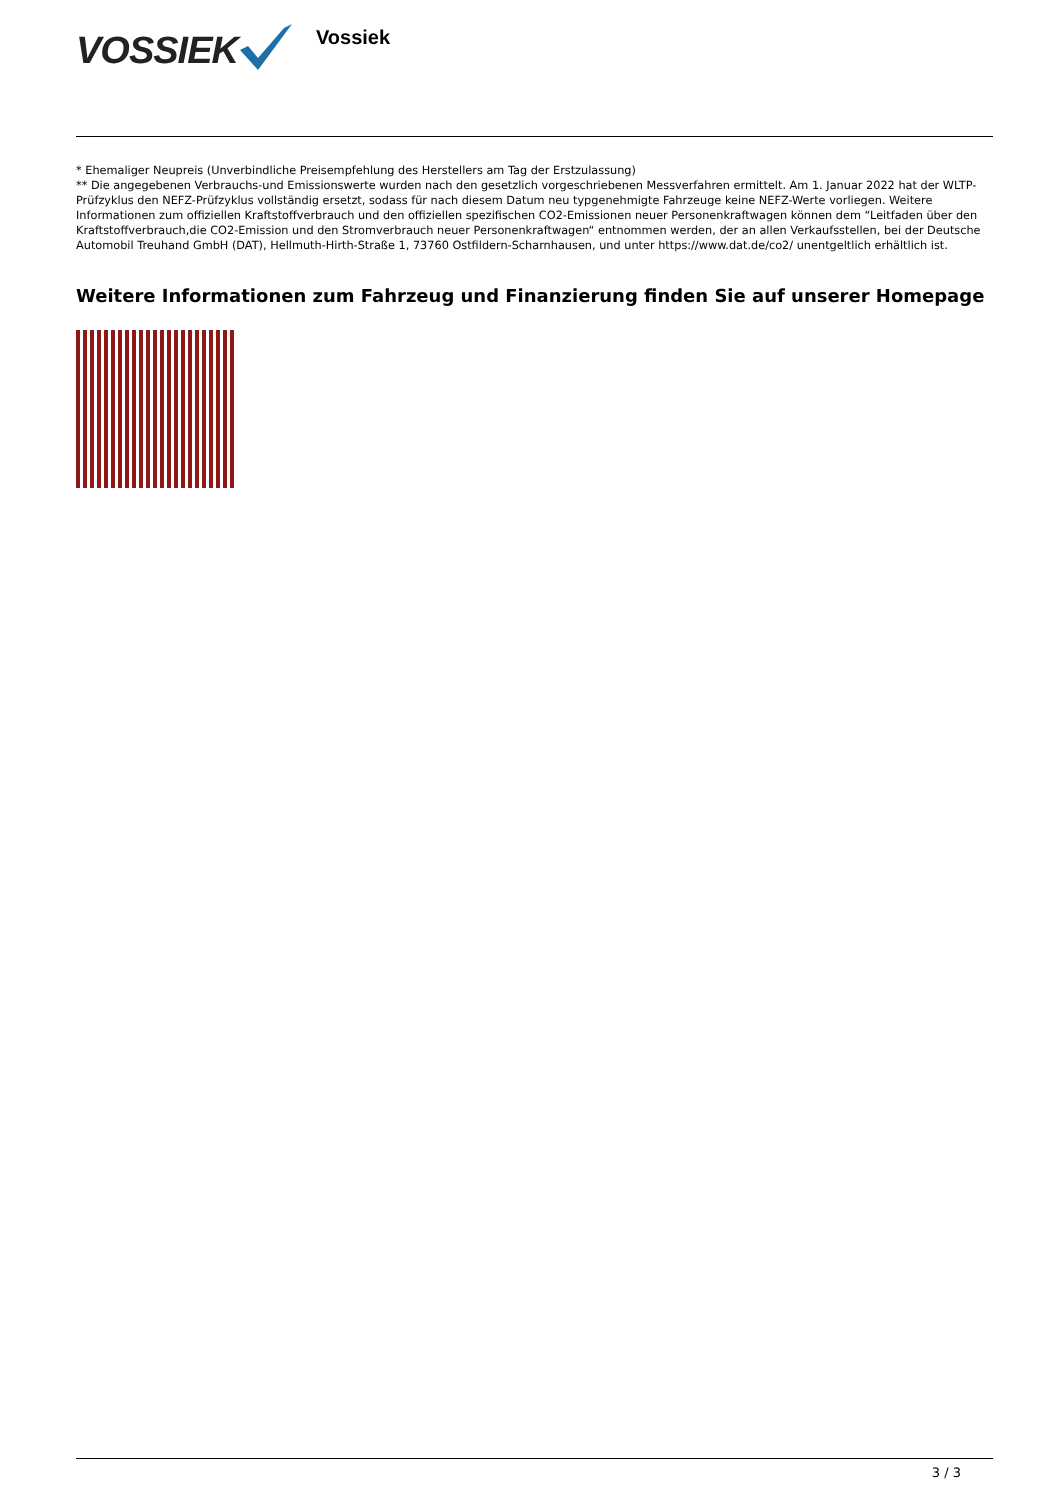VOSSIEK
Vossiek
* Ehemaliger Neupreis (Unverbindliche Preisempfehlung des Herstellers am Tag der Erstzulassung)
** Die angegebenen Verbrauchs-und Emissionswerte wurden nach den gesetzlich vorgeschriebenen Messverfahren ermittelt. Am 1. Januar 2022 hat der WLTP-Prüfzyklus den NEFZ-Prüfzyklus vollständig ersetzt, sodass für nach diesem Datum neu typgenehmigte Fahrzeuge keine NEFZ-Werte vorliegen. Weitere Informationen zum offiziellen Kraftstoffverbrauch und den offiziellen spezifischen CO2-Emissionen neuer Personenkraftwagen können dem “Leitfaden über den Kraftstoffverbrauch,die CO2-Emission und den Stromverbrauch neuer Personenkraftwagen“ entnommen werden, der an allen Verkaufsstellen, bei der Deutsche Automobil Treuhand GmbH (DAT), Hellmuth-Hirth-Straße 1, 73760 Ostfildern-Scharnhausen, und unter https://www.dat.de/co2/ unentgeltlich erhältlich ist.
Weitere Informationen zum Fahrzeug und Finanzierung finden Sie auf unserer Homepage
3 / 3